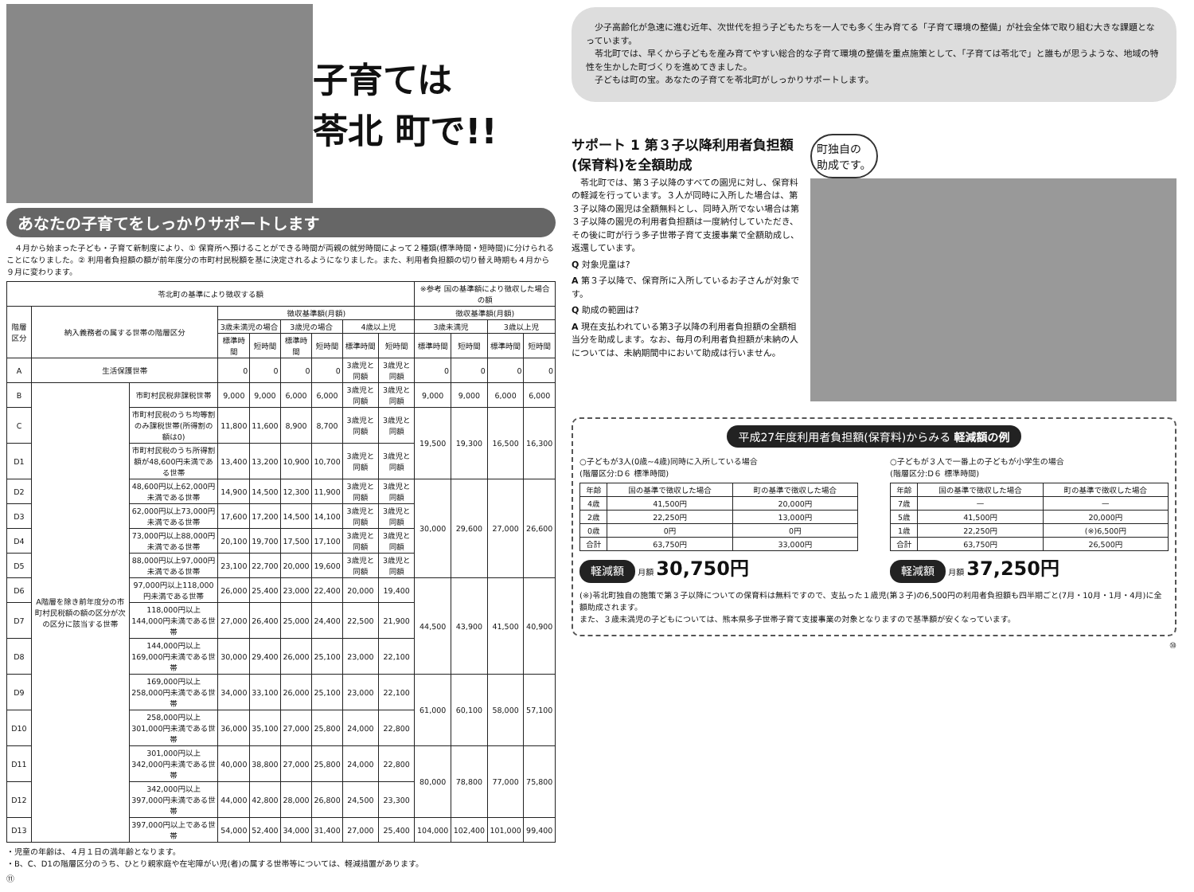子育ては
苓北 町で!!
あなたの子育てをしっかりサポートします
　４月から始まった子ども・子育て新制度により、① 保育所へ預けることができる時間が両親の就労時間によって２種類(標準時間・短時間)に分けられることになりました。② 利用者負担額の額が前年度分の市町村民税額を基に決定されるようになりました。また、利用者負担額の切り替え時期も４月から９月に変わります。
| 苓北町の基準により徴収する額 | | | | | | | | | ※参考 国の基準額により徴収した場合の額 | | | |
| --- | --- | --- | --- | --- | --- | --- | --- | --- | --- | --- | --- | --- |
| 階層区分 | 納入義務者の属する世帯の階層区分 | | 徴収基準額(月額) | | | | | | 徴収基準額(月額) | | | |
| | | | 3歳未満児の場合 | | 3歳児の場合 | | 4歳以上児 | | 3歳未満児 | | 3歳以上児 | |
| | | | 標準時間 | 短時間 | 標準時間 | 短時間 | 標準時間 | 短時間 | 標準時間 | 短時間 | 標準時間 | 短時間 |
| A | 生活保護世帯 | | 0 | 0 | 0 | 0 | 3歳児と同額 | 3歳児と同額 | 0 | 0 | 0 | 0 |
| B | A階層を除き前年度分の市町村民税額の額の区分が次の区分に該当する世帯 | 市町村民税非課税世帯 | 9,000 | 9,000 | 6,000 | 6,000 | 3歳児と同額 | 3歳児と同額 | 9,000 | 9,000 | 6,000 | 6,000 |
| C | | 市町村民税のうち均等割のみ課税世帯(所得割の額は0) | 11,800 | 11,600 | 8,900 | 8,700 | 3歳児と同額 | 3歳児と同額 | 19,500 | 19,300 | 16,500 | 16,300 |
| D1 | | 市町村民税のうち所得割額が48,600円未満である世帯 | 13,400 | 13,200 | 10,900 | 10,700 | 3歳児と同額 | 3歳児と同額 | | | | |
| D2 | | 48,600円以上62,000円未満である世帯 | 14,900 | 14,500 | 12,300 | 11,900 | 3歳児と同額 | 3歳児と同額 | 30,000 | 29,600 | 27,000 | 26,600 |
| D3 | | 62,000円以上73,000円未満である世帯 | 17,600 | 17,200 | 14,500 | 14,100 | 3歳児と同額 | 3歳児と同額 | | | | |
| D4 | | 73,000円以上88,000円未満である世帯 | 20,100 | 19,700 | 17,500 | 17,100 | 3歳児と同額 | 3歳児と同額 | | | | |
| D5 | | 88,000円以上97,000円未満である世帯 | 23,100 | 22,700 | 20,000 | 19,600 | 3歳児と同額 | 3歳児と同額 | | | | |
| D6 | | 97,000円以上118,000円未満である世帯 | 26,000 | 25,400 | 23,000 | 22,400 | 20,000 | 19,400 | 44,500 | 43,900 | 41,500 | 40,900 |
| D7 | | 118,000円以上144,000円未満である世帯 | 27,000 | 26,400 | 25,000 | 24,400 | 22,500 | 21,900 | | | | |
| D8 | | 144,000円以上169,000円未満である世帯 | 30,000 | 29,400 | 26,000 | 25,100 | 23,000 | 22,100 | | | | |
| D9 | | 169,000円以上258,000円未満である世帯 | 34,000 | 33,100 | 26,000 | 25,100 | 23,000 | 22,100 | 61,000 | 60,100 | 58,000 | 57,100 |
| D10 | | 258,000円以上301,000円未満である世帯 | 36,000 | 35,100 | 27,000 | 25,800 | 24,000 | 22,800 | | | | |
| D11 | | 301,000円以上342,000円未満である世帯 | 40,000 | 38,800 | 27,000 | 25,800 | 24,000 | 22,800 | 80,000 | 78,800 | 77,000 | 75,800 |
| D12 | | 342,000円以上397,000円未満である世帯 | 44,000 | 42,800 | 28,000 | 26,800 | 24,500 | 23,300 | | | | |
| D13 | | 397,000円以上である世帯 | 54,000 | 52,400 | 34,000 | 31,400 | 27,000 | 25,400 | 104,000 | 102,400 | 101,000 | 99,400 |
・児童の年齢は、４月１日の満年齢となります。
・B、C、D1の階層区分のうち、ひとり親家庭や在宅障がい児(者)の属する世帯等については、軽減措置があります。
⑪
　少子高齢化が急速に進む近年、次世代を担う子どもたちを一人でも多く生み育てる「子育て環境の整備」が社会全体で取り組む大きな課題となっています。
　苓北町では、早くから子どもを産み育てやすい総合的な子育て環境の整備を重点施策として、「子育ては苓北で」と誰もが思うような、地域の特性を生かした町づくりを進めてきました。
　子どもは町の宝。あなたの子育てを苓北町がしっかりサポートします。
サポート 1 第３子以降利用者負担額(保育料)を全額助成
　苓北町では、第３子以降のすべての園児に対し、保育料の軽減を行っています。３人が同時に入所した場合は、第３子以降の園児は全額無料とし、同時入所でない場合は第３子以降の園児の利用者負担額は一度納付していただき、その後に町が行う多子世帯子育て支援事業で全額助成し、返還しています。
Q 対象児童は?
A 第３子以降で、保育所に入所しているお子さんが対象です。
Q 助成の範囲は?
A 現在支払われている第3子以降の利用者負担額の全額相当分を助成します。なお、毎月の利用者負担額が未納の人については、未納期間中において助成は行いません。
町独自の
助成です。
平成27年度利用者負担額(保育料)からみる 軽減額の例
○子どもが3人(0歳~4歳)同時に入所している場合
(階層区分:D６ 標準時間)
| 年齢 | 国の基準で徴収した場合 | 町の基準で徴収した場合 |
| --- | --- | --- |
| 4歳 | 41,500円 | 20,000円 |
| 2歳 | 22,250円 | 13,000円 |
| 0歳 | 0円 | 0円 |
| 合計 | 63,750円 | 33,000円 |
軽減額 月額 30,750円
○子どもが３人で一番上の子どもが小学生の場合
(階層区分:D６ 標準時間)
| 年齢 | 国の基準で徴収した場合 | 町の基準で徴収した場合 |
| --- | --- | --- |
| 7歳 | — | — |
| 5歳 | 41,500円 | 20,000円 |
| 1歳 | 22,250円 | (※)6,500円 |
| 合計 | 63,750円 | 26,500円 |
軽減額 月額 37,250円
(※)苓北町独自の施策で第３子以降についての保育料は無料ですので、支払った１歳児(第３子)の6,500円の利用者負担額も四半期ごと(7月・10月・1月・4月)に全額助成されます。
また、３歳未満児の子どもについては、熊本県多子世帯子育て支援事業の対象となりますので基準額が安くなっています。
⑩